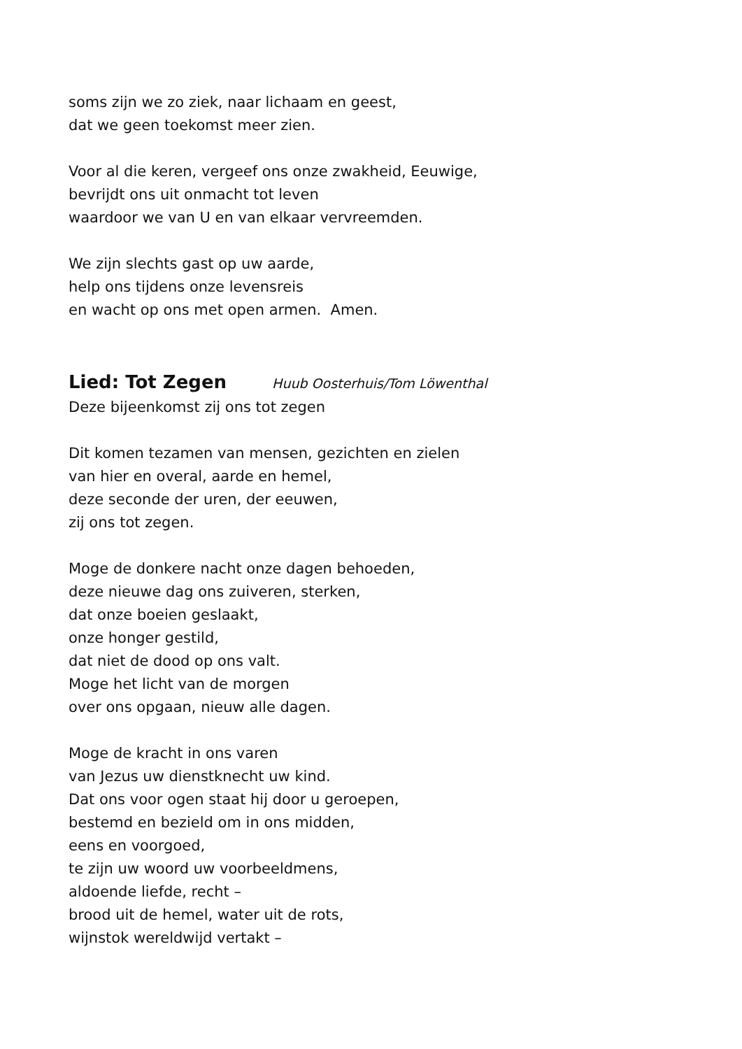soms zijn we zo ziek, naar lichaam en geest,
dat we geen toekomst meer zien.
Voor al die keren, vergeef ons onze zwakheid, Eeuwige,
bevrijdt ons uit onmacht tot leven
waardoor we van U en van elkaar vervreemden.
We zijn slechts gast op uw aarde,
help ons tijdens onze levensreis
en wacht op ons met open armen. Amen.
Lied: Tot Zegen Huub Oosterhuis/Tom Löwenthal
Deze bijeenkomst zij ons tot zegen
Dit komen tezamen van mensen, gezichten en zielen
van hier en overal, aarde en hemel,
deze seconde der uren, der eeuwen,
zij ons tot zegen.
Moge de donkere nacht onze dagen behoeden,
deze nieuwe dag ons zuiveren, sterken,
dat onze boeien geslaakt,
onze honger gestild,
dat niet de dood op ons valt.
Moge het licht van de morgen
over ons opgaan, nieuw alle dagen.
Moge de kracht in ons varen
van Jezus uw dienstknecht uw kind.
Dat ons voor ogen staat hij door u geroepen,
bestemd en bezield om in ons midden,
eens en voorgoed,
te zijn uw woord uw voorbeeldmens,
aldoende liefde, recht –
brood uit de hemel, water uit de rots,
wijnstok wereldwijd vertakt –